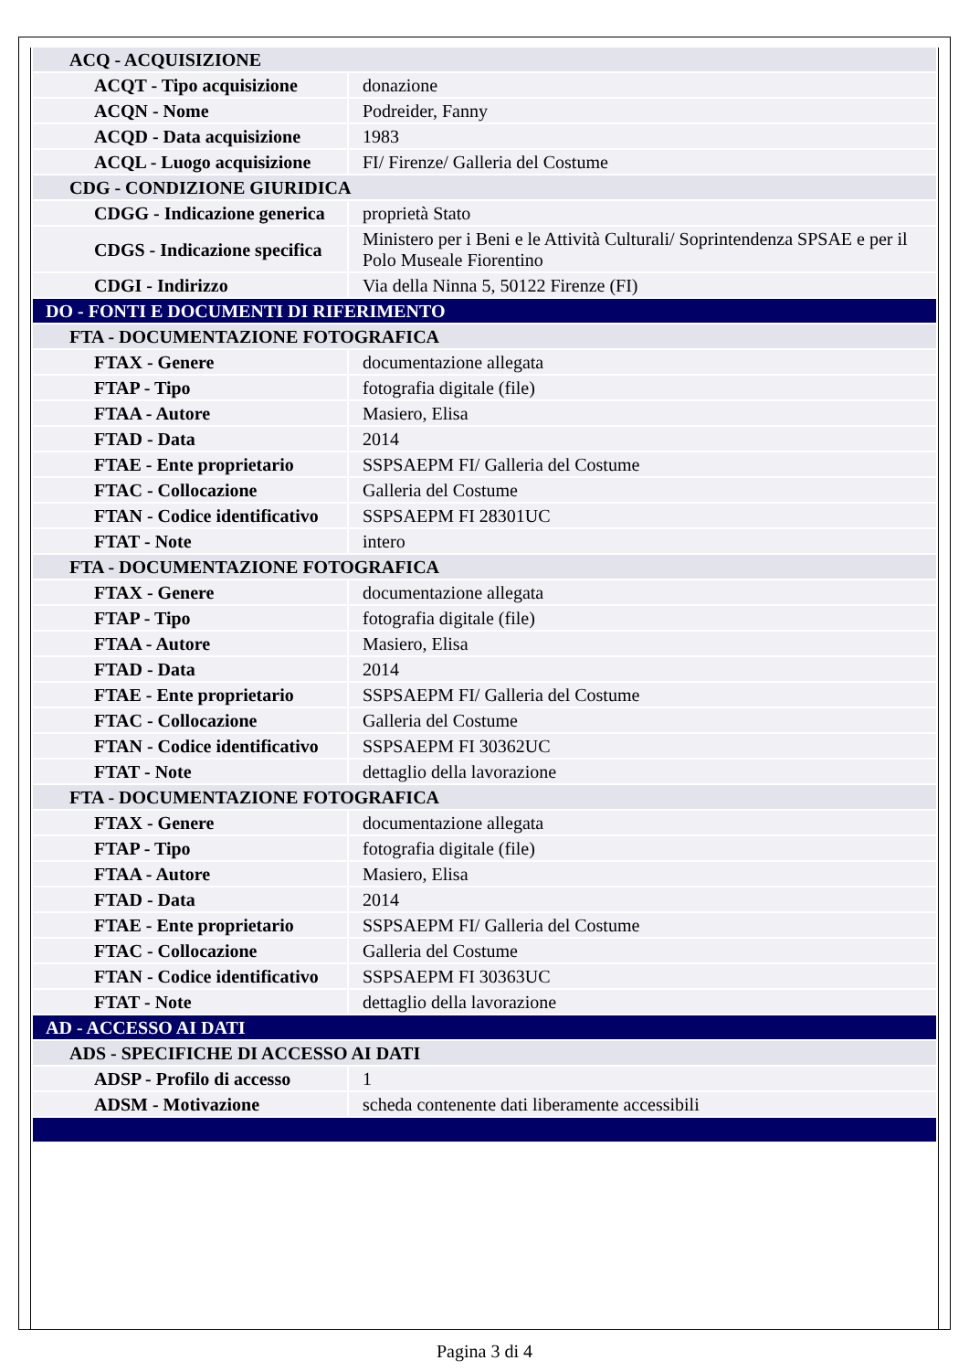| ACQ - ACQUISIZIONE | |
| ACQT - Tipo acquisizione | donazione |
| ACQN - Nome | Podreider, Fanny |
| ACQD - Data acquisizione | 1983 |
| ACQL - Luogo acquisizione | FI/ Firenze/ Galleria del Costume |
| CDG - CONDIZIONE GIURIDICA | |
| CDGG - Indicazione generica | proprietà Stato |
| CDGS - Indicazione specifica | Ministero per i Beni e le Attività Culturali/ Soprintendenza SPSAE e per il Polo Museale Fiorentino |
| CDGI - Indirizzo | Via della Ninna 5, 50122 Firenze (FI) |
| DO - FONTI E DOCUMENTI DI RIFERIMENTO | |
| FTA - DOCUMENTAZIONE FOTOGRAFICA | |
| FTAX - Genere | documentazione allegata |
| FTAP - Tipo | fotografia digitale (file) |
| FTAA - Autore | Masiero, Elisa |
| FTAD - Data | 2014 |
| FTAE - Ente proprietario | SSPSAEPM FI/ Galleria del Costume |
| FTAC - Collocazione | Galleria del Costume |
| FTAN - Codice identificativo | SSPSAEPM FI 28301UC |
| FTAT - Note | intero |
| FTA - DOCUMENTAZIONE FOTOGRAFICA | |
| FTAX - Genere | documentazione allegata |
| FTAP - Tipo | fotografia digitale (file) |
| FTAA - Autore | Masiero, Elisa |
| FTAD - Data | 2014 |
| FTAE - Ente proprietario | SSPSAEPM FI/ Galleria del Costume |
| FTAC - Collocazione | Galleria del Costume |
| FTAN - Codice identificativo | SSPSAEPM FI 30362UC |
| FTAT - Note | dettaglio della lavorazione |
| FTA - DOCUMENTAZIONE FOTOGRAFICA | |
| FTAX - Genere | documentazione allegata |
| FTAP - Tipo | fotografia digitale (file) |
| FTAA - Autore | Masiero, Elisa |
| FTAD - Data | 2014 |
| FTAE - Ente proprietario | SSPSAEPM FI/ Galleria del Costume |
| FTAC - Collocazione | Galleria del Costume |
| FTAN - Codice identificativo | SSPSAEPM FI 30363UC |
| FTAT - Note | dettaglio della lavorazione |
| AD - ACCESSO AI DATI | |
| ADS - SPECIFICHE DI ACCESSO AI DATI | |
| ADSP - Profilo di accesso | 1 |
| ADSM - Motivazione | scheda contenente dati liberamente accessibili |
Pagina 3 di 4